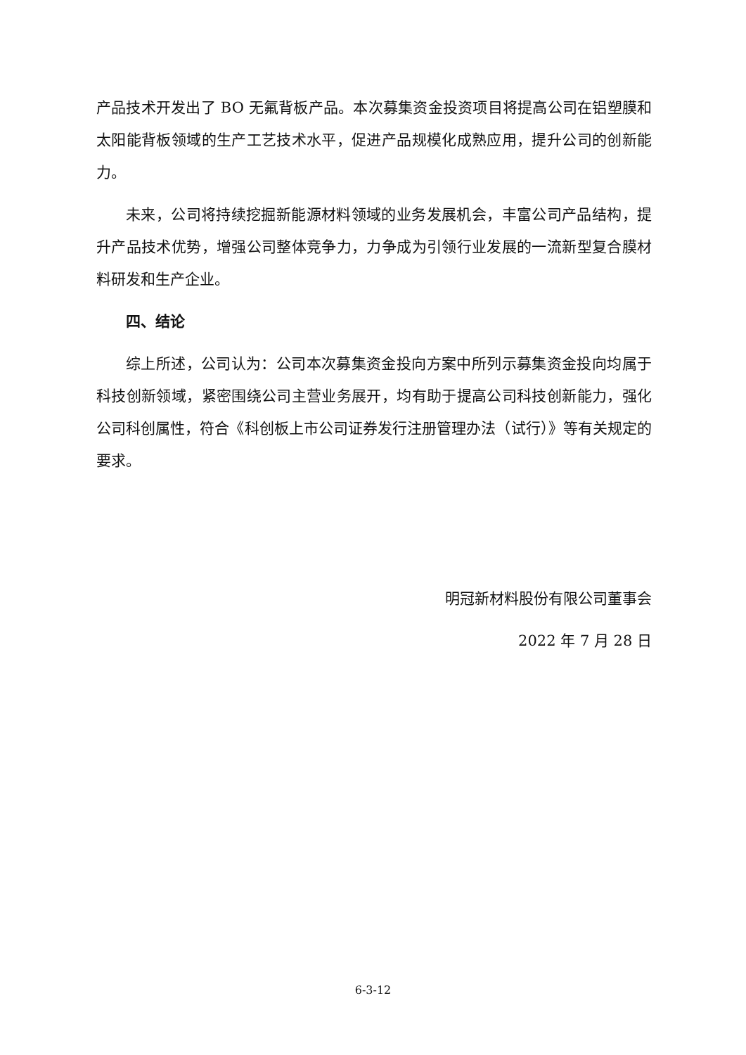产品技术开发出了 BO 无氟背板产品。本次募集资金投资项目将提高公司在铝塑膜和太阳能背板领域的生产工艺技术水平，促进产品规模化成熟应用，提升公司的创新能力。
未来，公司将持续挖掘新能源材料领域的业务发展机会，丰富公司产品结构，提升产品技术优势，增强公司整体竞争力，力争成为引领行业发展的一流新型复合膜材料研发和生产企业。
四、结论
综上所述，公司认为：公司本次募集资金投向方案中所列示募集资金投向均属于科技创新领域，紧密围绕公司主营业务展开，均有助于提高公司科技创新能力，强化公司科创属性，符合《科创板上市公司证券发行注册管理办法（试行）》等有关规定的要求。
明冠新材料股份有限公司董事会
2022 年 7 月 28 日
6-3-12